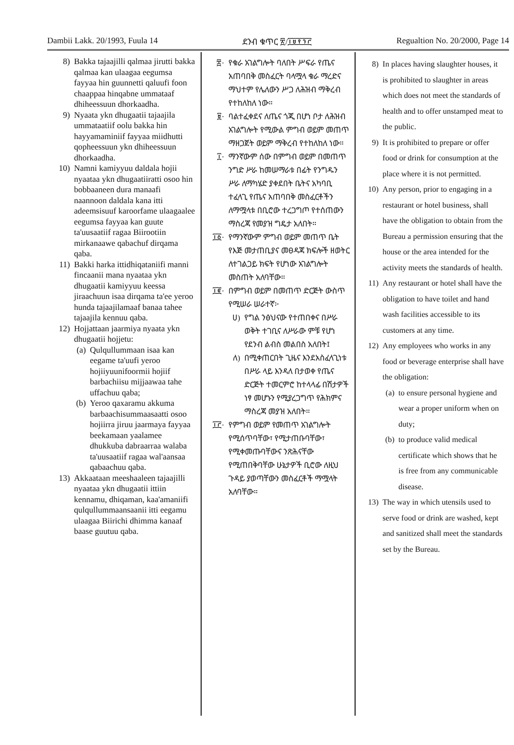Dambii Lakk. 20/1993, Fuula 14 ደንብ ቁጥር ፳/፲፱፻፺፫ Regualtion No. 20/2000, Page 14
8) Bakka tajaajilli qalmaa jirutti bakka qalmaa kan ulaagaa eegumsa fayyaa hin guunnetti qaluufi foon chaappaa hinqabne ummataaf dhiheessuun dhorkaadha.
9) Nyaata ykn dhugaatii tajaajila ummataatiif oolu bakka hin hayyamaminiif fayyaa miidhutti qopheessuun ykn dhiheessuun dhorkaadha.
10) Namni kamiyyuu daldala hojii nyaataa ykn dhugaatiiratti osoo hin bobbaaneen dura manaafi naannoon daldala kana itti adeemsisuuf karoorfame ulaagaalee eegumsa fayyaa kan guute ta'uusaatiif ragaa Biirootiin mirkanaawe qabachuf dirqama qaba.
11) Bakki harka ittidhiqataniifi manni fincaanii mana nyaataa ykn dhugaatii kamiyyuu keessa jiraachuun isaa dirqama ta'ee yeroo hunda tajaajilamaaf banaa tahee tajaajila kennuu qaba.
12) Hojjattaan jaarmiya nyaata ykn dhugaatii hojjetu:
(a) Qulqullummaan isaa kan eegame ta'uufi yeroo hojiiyuunifoormii hojiif barbachiisu mijjaawaa tahe uffachuu qaba;
(b) Yeroo qaxaramu akkuma barbaachisummaasaatti osoo hojiirra jiruu jaarmaya fayyaa beekamaan yaalamee dhukkuba dabraarraa walaba ta'uusaatiif ragaa wal'aansaa qabaachuu qaba.
13) Akkaataan meeshaaleen tajaajilli nyaataa ykn dhugaatii ittiin kennamu, dhiqaman, kaa'amaniifi qulqullummaansaanii itti eegamu ulaagaa Biirichi dhimma kanaaf baase guutuu qaba.
፰· የቁራ አገልግሎት ባለበት ሥፍራ የጤና አጠባበቅ መስፈርት ባላሟላ ቁራ ማረድና ማህተም የሌለውን ሥጋ ለሕዝብ ማቅረብ የተከለከለ ነው።
፱· ባልተፈቀደና ለጤና ጎጂ በሆነ ቦታ ለሕዝብ አገልግሎት የሚውል ምግብ ወይም መጠጥ ማዘጋጀት ወይም ማቅረብ የተከለከለ ነው።
፲· ማንኛውም ሰው በምግብ ወይም በመጠጥ ንግድ ሥራ ከመሠማራቱ በፊት የንግዱን ሥራ ለማካሄድ ያቀደበት ቤትና አካባቢ ተፈላጊ የጤና አጠባበቅ መስፈርቶችን ለማሟላቱ በቢሮው ተረጋግጦ የተሰጠውን ማስረጃ የመያዝ ግዴታ አለበት።
፲፩· የማንኛውም ምግብ ወይም መጠጥ ቤት የእጅ መታጠቢያና መፀዳጃ ክፍሎች ዘወትር ለተገልጋይ ክፍት የሆነው አገልግሎት መስጠት አለባቸው።
፲፪· በምግብ ወይም በመጠጥ ድርጅት ውስጥ የሚሠራ ሠራተኛ፦
ሀ) የግል ንፅህናው የተጠበቀና በሥራ ወቅት ተገቢና ለሥራው ምቹ የሆነ የደንብ ልብስ መልበስ አለበት፤
ለ) በሚቀጠርበት ጊዜና እንደአስፈላጊነቱ በሥራ ላይ እንዳለ በታወቀ የጤና ድርጅት ተመርምሮ ከተላላፊ በሽታዎች ነፃ መሆኑን የሚያረጋግጥ የሕክምና ማስረጃ መያዝ አለበት።
፲፫· የምግብ ወይም የመጠጥ አገልግሎት የሚሰጥባቸው፣ የሚታጠቡባቸው፣ የሚቀመጡባቸውና ንጽሕናቸው የሚጠበቅባቸው ሁኔታዎች ቢሮው ለዚህ ጉዳይ ያወጣቸውን መስፈርቶች ማሟላት አለባቸው።
8) In places having slaughter houses, it is prohibited to slaughter in areas which does not meet the standards of health and to offer unstamped meat to the public.
9) It is prohibited to prepare or offer food or drink for consumption at the place where it is not permitted.
10) Any person, prior to engaging in a restaurant or hotel business, shall have the obligation to obtain from the Bureau a permission ensuring that the house or the area intended for the activity meets the standards of health.
11) Any restaurant or hotel shall have the obligation to have toilet and hand wash facilities accessible to its customers at any time.
12) Any employees who works in any food or beverage enterprise shall have the obligation:
(a) to ensure personal hygiene and wear a proper uniform when on duty;
(b) to produce valid medical certificate which shows that he is free from any communicable disease.
13) The way in which utensils used to serve food or drink are washed, kept and sanitized shall meet the standards set by the Bureau.